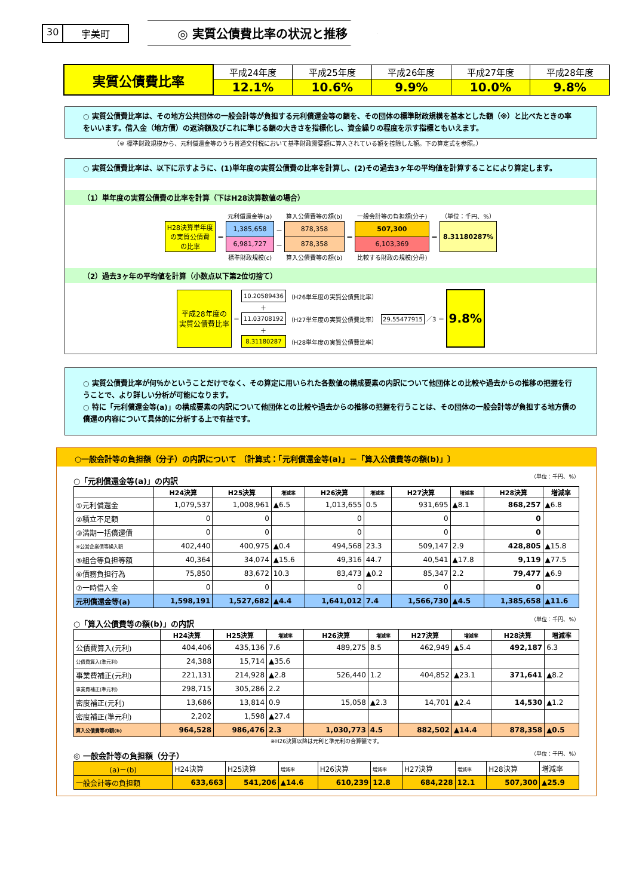30 宇美町
◎ 実質公債費比率の状況と推移
| 実質公債費比率 | 平成24年度 | 平成25年度 | 平成26年度 | 平成27年度 | 平成28年度 |
| | 12.1% | 10.6% | 9.9% | 10.0% | 9.8% |
○ 実質公債費比率は、その地方公共団体の一般会計等が負担する元利償還金等の額を、その団体の標準財政規模を基本とした額（※）と比べたときの率をいいます。借入金（地方債）の返済額及びこれに準じる額の大きさを指標化し、資金繰りの程度を示す指標ともいえます。
（※ 標準財政規模から、元利償還金等のうち普通交付税において基準財政需要額に算入されている額を控除した額。下の算定式を参照。）
○ 実質公債費比率は、以下に示すように、(1)単年度の実質公債費の比率を計算し、(2)その過去3ヶ年の平均値を計算することにより算定します。
（1）単年度の実質公債費の比率を計算（下はH28決算数値の場合）
| | | 元利償還金等(a) | | 算入公債費等の額(b) | | 一般会計等の負担額(分子) | | （単位：千円、%） |
| H28決算単年度 の実質公債費 の比率 | ＝ | 1,385,658 | － | 878,358 | ＝ | 507,300 | ＝ | 8.31180287% |
| | | 6,981,727 | － | 878,358 | | 6,103,369 | | |
| | | 標準財政規模(c) | | 算入公債費等の額(b) | | 比較する財政の規模(分母) | | |
（2）過去3ヶ年の平均値を計算（小数点以下第2位切捨て）
| 平成28年度の 実質公債費比率 | ＝ | 10.20589436 | （H26単年度の実質公債費比率） | 29.55477915 ／3 ＝ | 9.8% |
| | | ＋ | | | |
| | | 11.03708192 | （H27単年度の実質公債費比率） | | |
| | | ＋ | | | |
| | | 8.31180287 | （H28単年度の実質公債費比率） | | |
○ 実質公債費比率が何％かということだけでなく、その算定に用いられた各数値の構成要素の内訳について他団体との比較や過去からの推移の把握を行うことで、より詳しい分析が可能になります。
○ 特に「元利償還金等(a)」の構成要素の内訳について他団体との比較や過去からの推移の把握を行うことは、その団体の一般会計等が負担する地方債の償還の内容について具体的に分析する上で有益です。
○一般会計等の負担額（分子）の内訳について 〔計算式：「元利償還金等(a)」－「算入公債費等の額(b)」〕
○「元利償還金等(a)」の内訳 （単位：千円、%）
| | H24決算 | H25決算 | 増減率 | H26決算 | 増減率 | H27決算 | 増減率 | H28決算 | 増減率 |
| --- | --- | --- | --- | --- | --- | --- | --- | --- | --- |
| ①元利償還金 | 1,079,537 | 1,008,961 | ▲6.5 | 1,013,655 | 0.5 | 931,695 | ▲8.1 | 868,257 | ▲6.8 |
| ②積立不足額 | 0 | 0 | | 0 | | 0 | | 0 | |
| ③満期一括償還債 | 0 | 0 | | 0 | | 0 | | 0 | |
| ④公営企業債等繰入額 | 402,440 | 400,975 | ▲0.4 | 494,568 | 23.3 | 509,147 | 2.9 | 428,805 | ▲15.8 |
| ⑤組合等負担等額 | 40,364 | 34,074 | ▲15.6 | 49,316 | 44.7 | 40,541 | ▲17.8 | 9,119 | ▲77.5 |
| ⑥債務負担行為 | 75,850 | 83,672 | 10.3 | 83,473 | ▲0.2 | 85,347 | 2.2 | 79,477 | ▲6.9 |
| ⑦一時借入金 | 0 | 0 | | 0 | | 0 | | 0 | |
| 元利償還金等(a) | 1,598,191 | 1,527,682 | ▲4.4 | 1,641,012 | 7.4 | 1,566,730 | ▲4.5 | 1,385,658 | ▲11.6 |
○「算入公債費等の額(b)」の内訳 （単位：千円、%）
| | H24決算 | H25決算 | 増減率 | H26決算 | 増減率 | H27決算 | 増減率 | H28決算 | 増減率 |
| --- | --- | --- | --- | --- | --- | --- | --- | --- | --- |
| 公債費算入(元利) | 404,406 | 435,136 | 7.6 | 489,275 | 8.5 | 462,949 | ▲5.4 | 492,187 | 6.3 |
| 公債費算入(準元利) | 24,388 | 15,714 | ▲35.6 | | | | | | |
| 事業費補正(元利) | 221,131 | 214,928 | ▲2.8 | 526,440 | 1.2 | 404,852 | ▲23.1 | 371,641 | ▲8.2 |
| 事業費補正(準元利) | 298,715 | 305,286 | 2.2 | | | | | | |
| 密度補正(元利) | 13,686 | 13,814 | 0.9 | 15,058 | ▲2.3 | 14,701 | ▲2.4 | 14,530 | ▲1.2 |
| 密度補正(準元利) | 2,202 | 1,598 | ▲27.4 | | | | | | |
| 算入公債費等の額(b) | 964,528 | 986,476 | 2.3 | 1,030,773 | 4.5 | 882,502 | ▲14.4 | 878,358 | ▲0.5 |
※H26決算以降は元利と準元利の合算額です。
◎ 一般会計等の負担額（分子） （単位：千円、%）
| (a)－(b) | H24決算 | H25決算 | 増減率 | H26決算 | 増減率 | H27決算 | 増減率 | H28決算 | 増減率 |
| 一般会計等の負担額 | 633,663 | 541,206 | ▲14.6 | 610,239 | 12.8 | 684,228 | 12.1 | 507,300 | ▲25.9 |